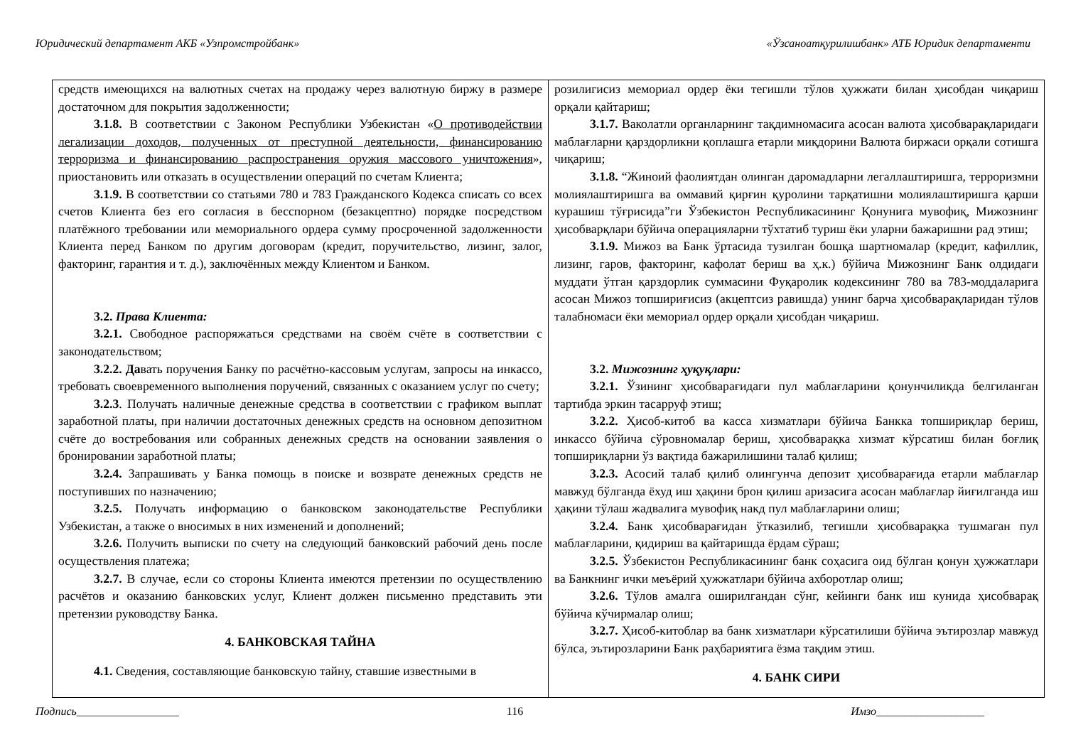Юридический департамент АКБ «Узпромстройбанк» «Ўзсаноатқурилишбанк» АТБ Юридик департаменти
| средств имеющихся на валютных счетах на продажу через валютную биржу в размере достаточном для покрытия задолженности; 3.1.8. В соответствии с Законом Республики Узбекистан « О противодействии легализации доходов, полученных от преступной деятельности, финансированию терроризма и финансированию распространения оружия массового уничтожения », приостановить или отказать в осуществлении операций по счетам Клиента; 3.1.9. В соответствии со статьями 780 и 783 Гражданского Кодекса списать со всех счетов Клиента без его согласия в бесспорном (безакцептно) порядке посредством платёжного требовании или мемориального ордера сумму просроченной задолженности Клиента перед Банком по другим договорам (кредит, поручительство, лизинг, залог, факторинг, гарантия и т. д.), заключённых между Клиентом и Банком. 3.2. Права Клиента: 3.2.1. Свободное распоряжаться средствами на своём счёте в соответствии с законодательством; 3.2.2. Да вать поручения Банку по расчётно-кассовым услугам, запросы на инкассо, требовать своевременного выполнения поручений, связанных с оказанием услуг по счету; 3.2.3 . Получать наличные денежные средства в соответствии с графиком выплат заработной платы, при наличии достаточных денежных средств на основном депозитном счёте до востребования или собранных денежных средств на основании заявления о бронировании заработной платы; 3.2.4. Запрашивать у Банка помощь в поиске и возврате денежных средств не поступивших по назначению; 3.2.5. Получать информацию о банковском законодательстве Республики Узбекистан, а также о вносимых в них изменений и дополнений; 3.2.6. Получить выписки по счету на следующий банковский рабочий день после осуществления платежа; 3.2.7. В случае, если со стороны Клиента имеются претензии по осуществлению расчётов и оказанию банковских услуг, Клиент должен письменно представить эти претензии руководству Банка. 4. БАНКОВСКАЯ ТАЙНА 4.1. Сведения, составляющие банковскую тайну, ставшие известными в | розилигисиз мемориал ордер ёки тегишли тўлов ҳужжати билан ҳисобдан чиқариш орқали қайтариш; 3.1.7. Ваколатли органларнинг тақдимномасига асосан валюта ҳисобварақларидаги маблағларни қарздорликни қоплашга етарли миқдорини Валюта биржаси орқали сотишга чиқариш; 3.1.8. “Жиноий фаолиятдан олинган даромадларни легаллаштиришга, терроризмни молиялаштиришга ва оммавий қирғин қуролини тарқатишни молиялаштиришга қарши курашиш тўғрисида”ги Ўзбекистон Республикасининг Қонунига мувофиқ, Мижознинг ҳисобварқлари бўйича операцияларни тўхтатиб туриш ёки уларни бажаришни рад этиш; 3.1.9. Мижоз ва Банк ўртасида тузилган бошқа шартномалар (кредит, кафиллик, лизинг, гаров, факторинг, кафолат бериш ва ҳ.к.) бўйича Мижознинг Банк олдидаги муддати ўтган қарздорлик суммасини Фуқаролик кодексининг 780 ва 783-моддаларига асосан Мижоз топшириғисиз (акцептсиз равишда) унинг барча ҳисобварақларидан тўлов талабномаси ёки мемориал ордер орқали ҳисобдан чиқариш. 3.2. Мижознинг ҳуқуқлари: 3.2.1. Ўзининг ҳисобварағидаги пул маблағларини қонунчиликда белгиланган тартибда эркин тасарруф этиш; 3.2.2. Ҳисоб-китоб ва касса хизматлари бўйича Банкка топшириқлар бериш, инкассо бўйича сўровномалар бериш, ҳисобварақка хизмат кўрсатиш билан боғлиқ топшириқларни ўз вақтида бажарилишини талаб қилиш; 3.2.3. Асосий талаб қилиб олингунча депозит ҳисобварағида етарли маблағлар мавжуд бўлганда ёхуд иш ҳақини брон қилиш аризасига асосан маблағлар йиғилганда иш ҳақини тўлаш жадвалига мувофиқ накд пул маблағларини олиш; 3.2.4. Банк ҳисобварағидан ўтказилиб, тегишли ҳисобварақка тушмаган пул маблағларини, қидириш ва қайтаришда ёрдам сўраш; 3.2.5. Ўзбекистон Республикасининг банк соҳасига оид бўлган қонун ҳужжатлари ва Банкнинг ички меъёрий ҳужжатлари бўйича ахборотлар олиш; 3.2.6. Тўлов амалга оширилгандан сўнг, кейинги банк иш кунида ҳисобварақ бўйича кўчирмалар олиш; 3.2.7. Ҳисоб-китоблар ва банк хизматлари кўрсатилиши бўйича эътирозлар мавжуд бўлса, эътирозларини Банк раҳбариятига ёзма тақдим этиш. 4. БАНК СИРИ |
Подпись__________________ 116 Имзо___________________